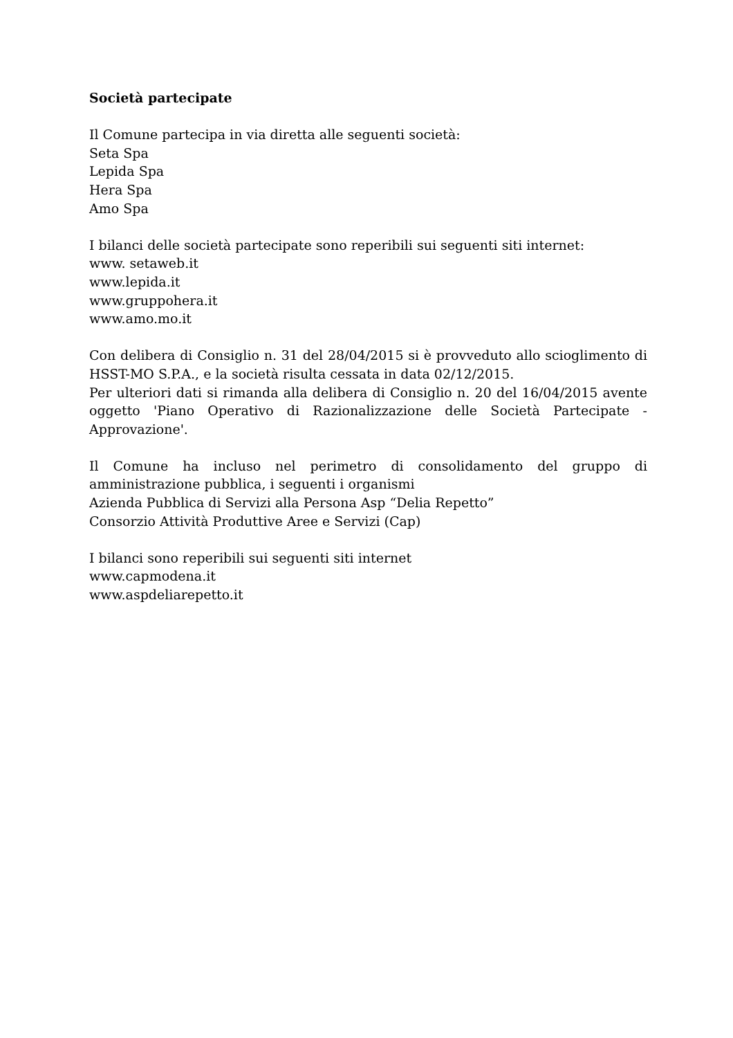Società partecipate
Il Comune partecipa in via diretta alle seguenti società:
Seta Spa
Lepida Spa
Hera Spa
Amo Spa
I bilanci delle società partecipate sono reperibili sui seguenti siti internet:
www. setaweb.it
www.lepida.it
www.gruppohera.it
www.amo.mo.it
Con delibera di Consiglio n. 31 del 28/04/2015 si è provveduto allo scioglimento di HSST-MO S.P.A., e la società risulta cessata in data 02/12/2015.
Per ulteriori dati si rimanda alla delibera di Consiglio n. 20 del 16/04/2015 avente oggetto 'Piano Operativo di Razionalizzazione delle Società Partecipate - Approvazione'.
Il Comune ha incluso nel perimetro di consolidamento del gruppo di amministrazione pubblica, i seguenti i organismi
Azienda Pubblica di Servizi alla Persona Asp “Delia Repetto”
Consorzio Attività Produttive Aree e Servizi (Cap)
I bilanci sono reperibili sui seguenti siti internet
www.capmodena.it
www.aspdeliarepetto.it